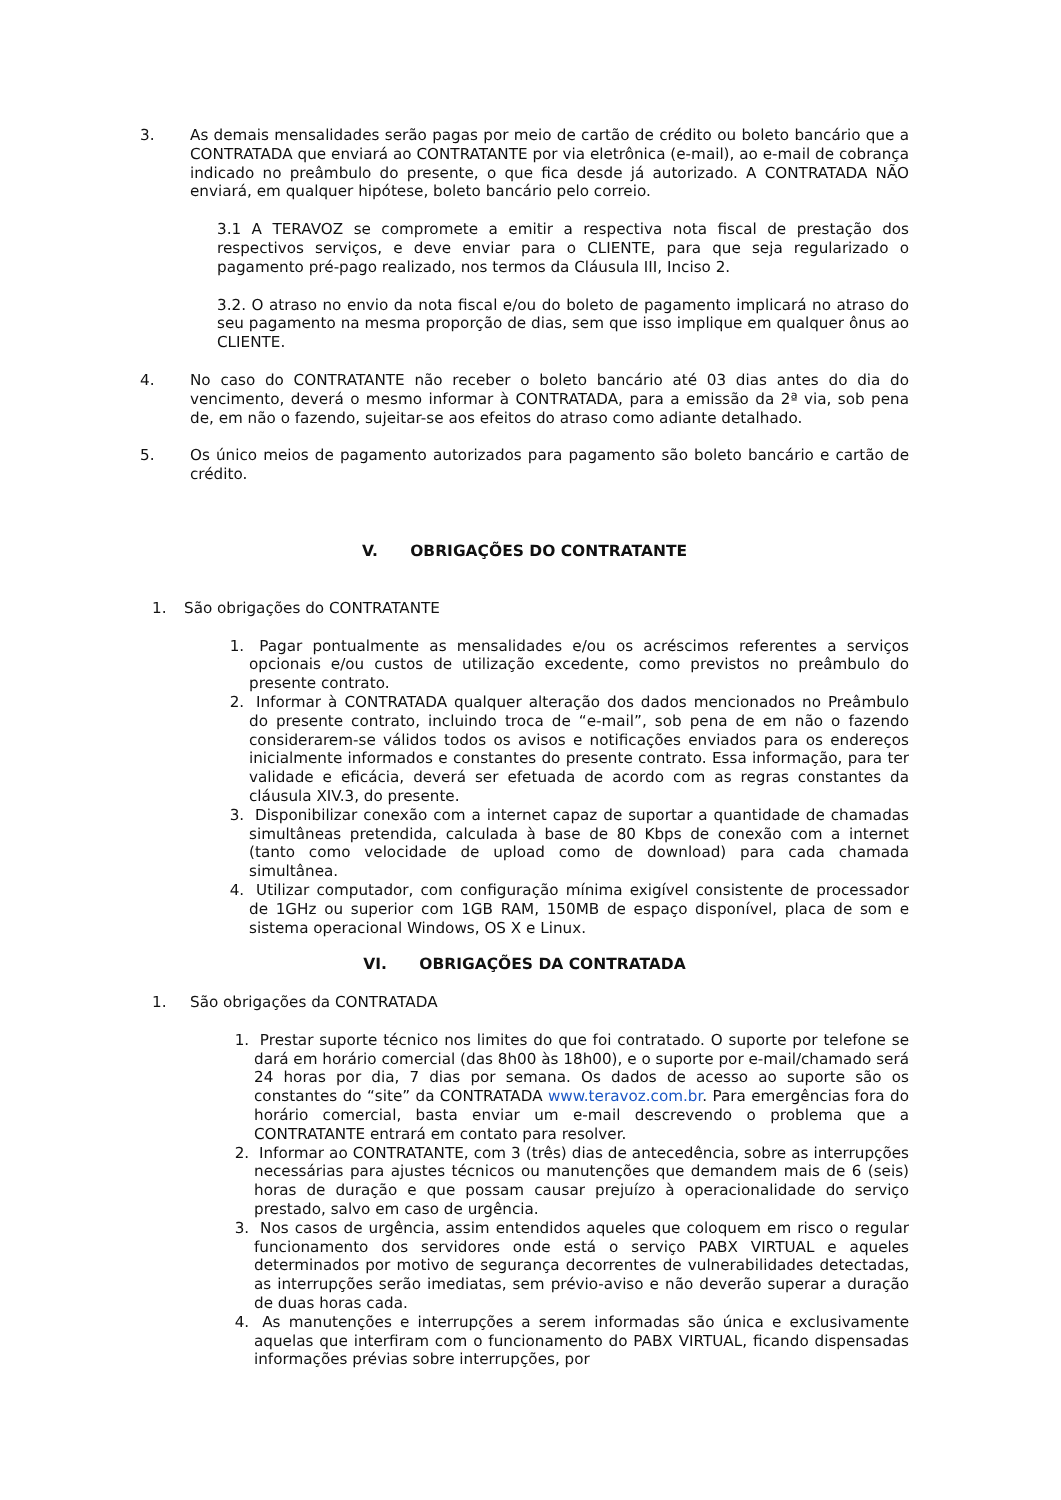3. As demais mensalidades serão pagas por meio de cartão de crédito ou boleto bancário que a CONTRATADA que enviará ao CONTRATANTE por via eletrônica (e-mail), ao e-mail de cobrança indicado no preâmbulo do presente, o que fica desde já autorizado. A CONTRATADA NÃO enviará, em qualquer hipótese, boleto bancário pelo correio.
3.1 A TERAVOZ se compromete a emitir a respectiva nota fiscal de prestação dos respectivos serviços, e deve enviar para o CLIENTE, para que seja regularizado o pagamento pré-pago realizado, nos termos da Cláusula III, Inciso 2.
3.2. O atraso no envio da nota fiscal e/ou do boleto de pagamento implicará no atraso do seu pagamento na mesma proporção de dias, sem que isso implique em qualquer ônus ao CLIENTE.
4. No caso do CONTRATANTE não receber o boleto bancário até 03 dias antes do dia do vencimento, deverá o mesmo informar à CONTRATADA, para a emissão da 2ª via, sob pena de, em não o fazendo, sujeitar-se aos efeitos do atraso como adiante detalhado.
5. Os único meios de pagamento autorizados para pagamento são boleto bancário e cartão de crédito.
V. OBRIGAÇÕES DO CONTRATANTE
1. São obrigações do CONTRATANTE
1. Pagar pontualmente as mensalidades e/ou os acréscimos referentes a serviços opcionais e/ou custos de utilização excedente, como previstos no preâmbulo do presente contrato.
2. Informar à CONTRATADA qualquer alteração dos dados mencionados no Preâmbulo do presente contrato, incluindo troca de “e-mail”, sob pena de em não o fazendo considerarem-se válidos todos os avisos e notificações enviados para os endereços inicialmente informados e constantes do presente contrato. Essa informação, para ter validade e eficácia, deverá ser efetuada de acordo com as regras constantes da cláusula XIV.3, do presente.
3. Disponibilizar conexão com a internet capaz de suportar a quantidade de chamadas simultâneas pretendida, calculada à base de 80 Kbps de conexão com a internet (tanto como velocidade de upload como de download) para cada chamada simultânea.
4. Utilizar computador, com configuração mínima exigível consistente de processador de 1GHz ou superior com 1GB RAM, 150MB de espaço disponível, placa de som e sistema operacional Windows, OS X e Linux.
VI. OBRIGAÇÕES DA CONTRATADA
1. São obrigações da CONTRATADA
1. Prestar suporte técnico nos limites do que foi contratado. O suporte por telefone se dará em horário comercial (das 8h00 às 18h00), e o suporte por e-mail/chamado será 24 horas por dia, 7 dias por semana. Os dados de acesso ao suporte são os constantes do “site” da CONTRATADA www.teravoz.com.br. Para emergências fora do horário comercial, basta enviar um e-mail descrevendo o problema que a CONTRATANTE entrará em contato para resolver.
2. Informar ao CONTRATANTE, com 3 (três) dias de antecedência, sobre as interrupções necessárias para ajustes técnicos ou manutenções que demandem mais de 6 (seis) horas de duração e que possam causar prejuízo à operacionalidade do serviço prestado, salvo em caso de urgência.
3. Nos casos de urgência, assim entendidos aqueles que coloquem em risco o regular funcionamento dos servidores onde está o serviço PABX VIRTUAL e aqueles determinados por motivo de segurança decorrentes de vulnerabilidades detectadas, as interrupções serão imediatas, sem prévio-aviso e não deverão superar a duração de duas horas cada.
4. As manutenções e interrupções a serem informadas são única e exclusivamente aquelas que interfiram com o funcionamento do PABX VIRTUAL, ficando dispensadas informações prévias sobre interrupções, por